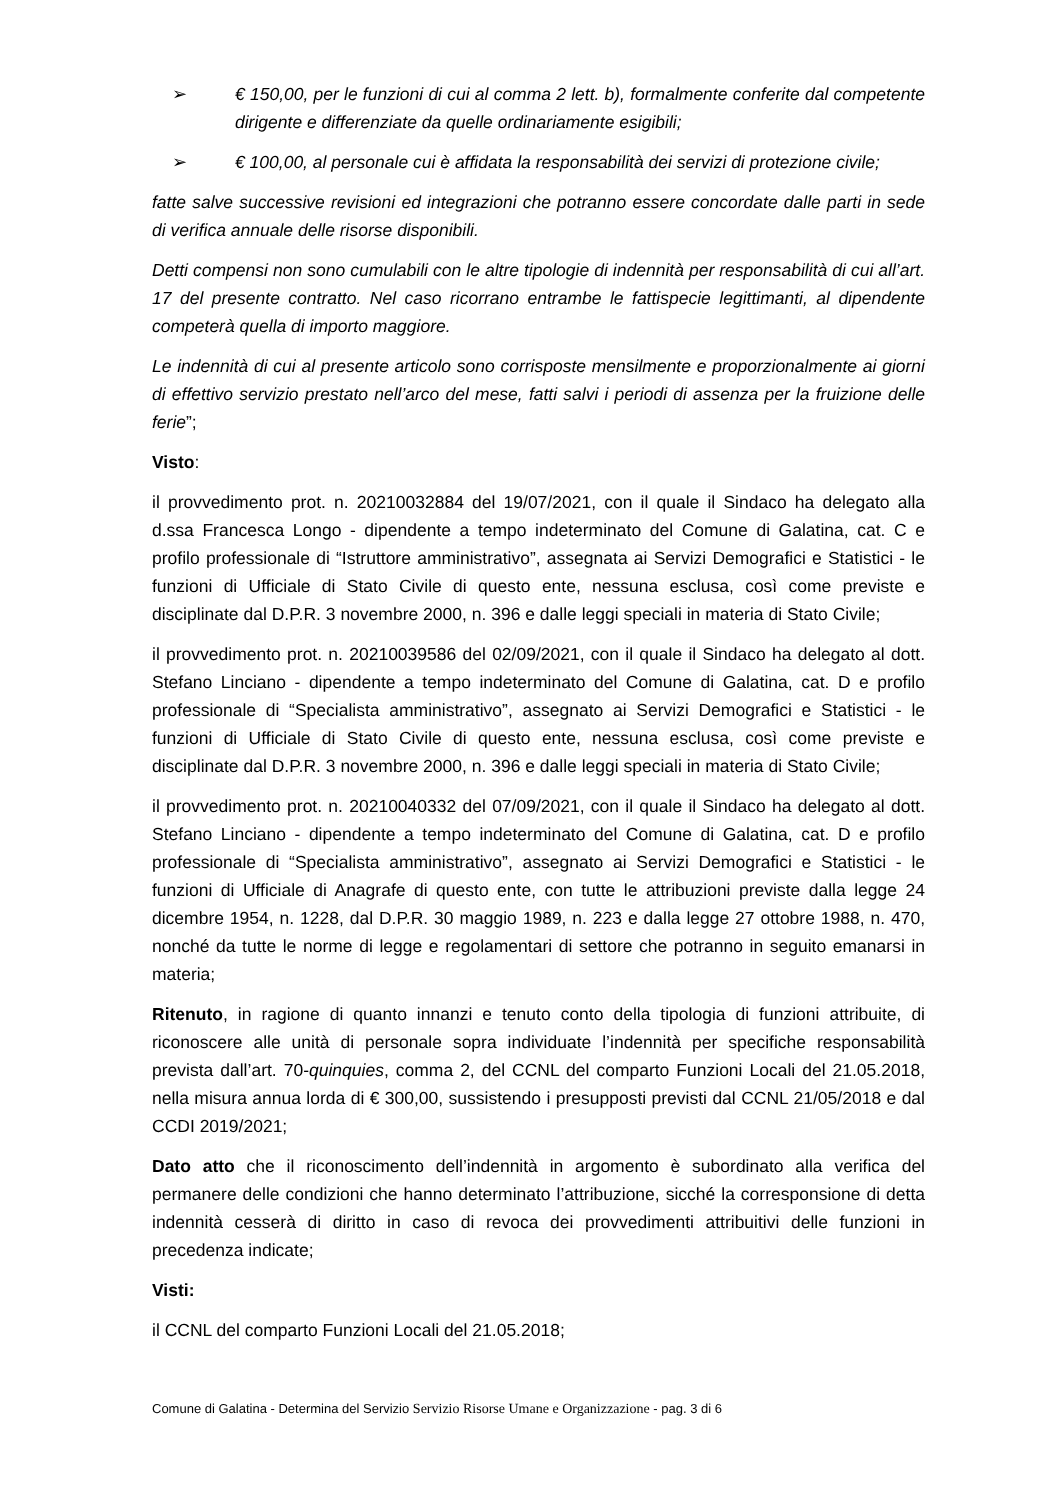➢ € 150,00, per le funzioni di cui al comma 2 lett. b), formalmente conferite dal competente dirigente e differenziate da quelle ordinariamente esigibili;
➢ € 100,00, al personale cui è affidata la responsabilità dei servizi di protezione civile;
fatte salve successive revisioni ed integrazioni che potranno essere concordate dalle parti in sede di verifica annuale delle risorse disponibili.
Detti compensi non sono cumulabili con le altre tipologie di indennità per responsabilità di cui all’art. 17 del presente contratto. Nel caso ricorrano entrambe le fattispecie legittimanti, al dipendente competerà quella di importo maggiore.
Le indennità di cui al presente articolo sono corrisposte mensilmente e proporzionalmente ai giorni di effettivo servizio prestato nell’arco del mese, fatti salvi i periodi di assenza per la fruizione delle ferie”;
Visto:
il provvedimento prot. n. 20210032884 del 19/07/2021, con il quale il Sindaco ha delegato alla d.ssa Francesca Longo - dipendente a tempo indeterminato del Comune di Galatina, cat. C e profilo professionale di “Istruttore amministrativo”, assegnata ai Servizi Demografici e Statistici - le funzioni di Ufficiale di Stato Civile di questo ente, nessuna esclusa, così come previste e disciplinate dal D.P.R. 3 novembre 2000, n. 396 e dalle leggi speciali in materia di Stato Civile;
il provvedimento prot. n. 20210039586 del 02/09/2021, con il quale il Sindaco ha delegato al dott. Stefano Linciano - dipendente a tempo indeterminato del Comune di Galatina, cat. D e profilo professionale di “Specialista amministrativo”, assegnato ai Servizi Demografici e Statistici - le funzioni di Ufficiale di Stato Civile di questo ente, nessuna esclusa, così come previste e disciplinate dal D.P.R. 3 novembre 2000, n. 396 e dalle leggi speciali in materia di Stato Civile;
il provvedimento prot. n. 20210040332 del 07/09/2021, con il quale il Sindaco ha delegato al dott. Stefano Linciano - dipendente a tempo indeterminato del Comune di Galatina, cat. D e profilo professionale di “Specialista amministrativo”, assegnato ai Servizi Demografici e Statistici - le funzioni di Ufficiale di Anagrafe di questo ente, con tutte le attribuzioni previste dalla legge 24 dicembre 1954, n. 1228, dal D.P.R. 30 maggio 1989, n. 223 e dalla legge 27 ottobre 1988, n. 470, nonché da tutte le norme di legge e regolamentari di settore che potranno in seguito emanarsi in materia;
Ritenuto, in ragione di quanto innanzi e tenuto conto della tipologia di funzioni attribuite, di riconoscere alle unità di personale sopra individuate l’indennità per specifiche responsabilità prevista dall’art. 70-quinquies, comma 2, del CCNL del comparto Funzioni Locali del 21.05.2018, nella misura annua lorda di € 300,00, sussistendo i presupposti previsti dal CCNL 21/05/2018 e dal CCDI 2019/2021;
Dato atto che il riconoscimento dell’indennità in argomento è subordinato alla verifica del permanere delle condizioni che hanno determinato l’attribuzione, sicché la corresponsione di detta indennità cesserà di diritto in caso di revoca dei provvedimenti attribuitivi delle funzioni in precedenza indicate;
Visti:
il CCNL del comparto Funzioni Locali del 21.05.2018;
Comune di Galatina - Determina del Servizio Servizio Risorse Umane e Organizzazione - pag. 3 di 6